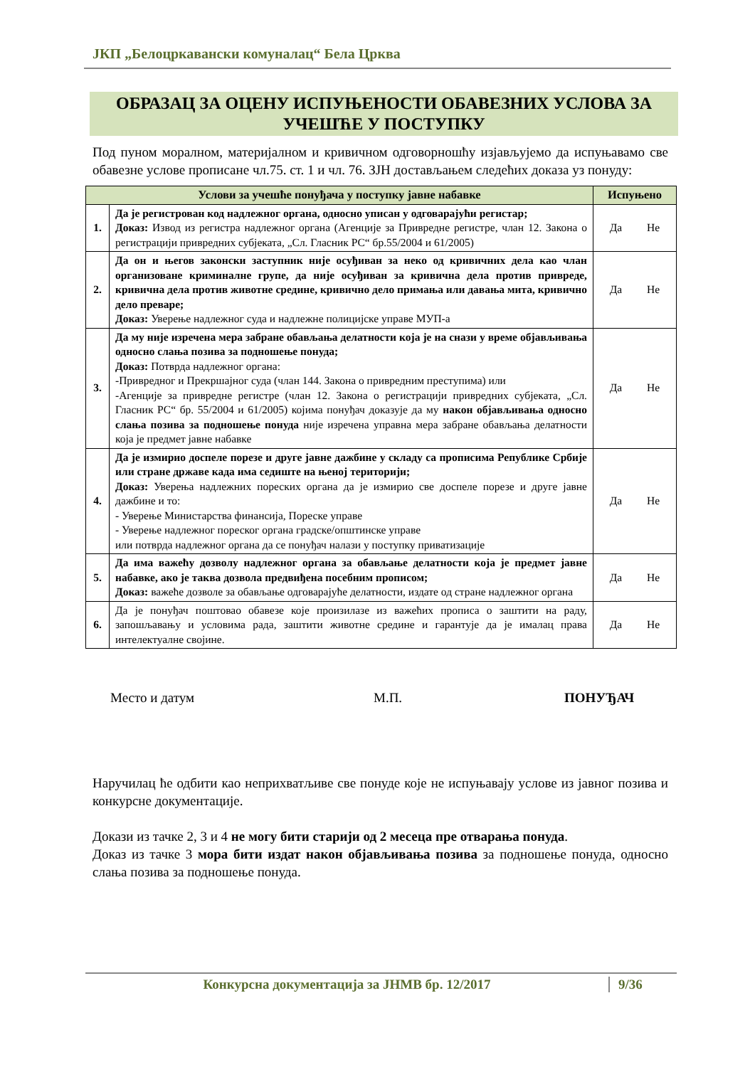ЈКП „Белоцркавански комуналац“ Бела Црква
ОБРАЗАЦ ЗА ОЦЕНУ ИСПУЊЕНОСТИ ОБАВЕЗНИХ УСЛОВА ЗА УЧЕШЋЕ У ПОСТУПКУ
Под пуном моралном, материјалном и кривичном одговорношћу изјављујемо да испуњавамо све обавезне услове прописане чл.75. ст. 1 и чл. 76. ЗЈН достављањем следећих доказа уз понуду:
| Услови за учешће понуђача у поступку јавне набавке | | Испуњено |
| --- | --- | --- |
| 1. | Да је регистрован код надлежног органа, односно уписан у одговарајући регистар; Доказ: Извод из регистра надлежног органа (Агенције за Привредне регистре, члан 12. Закона о регистрацији привредних субјеката, „Сл. Гласник РС“ бр.55/2004 и 61/2005) | Да Не |
| 2. | Да он и његов законски заступник није осуђиван за неко од кривичних дела као члан организоване криминалне групе, да није осуђиван за кривична дела против привреде, кривична дела против животне средине, кривично дело примања или давања мита, кривично дело преваре; Доказ: Уверење надлежног суда и надлежне полицијске управе МУП-а | Да Не |
| 3. | Да му није изречена мера забране обављања делатности која је на снази у време објављивања односно слања позива за подношење понуда; Доказ: Потврда надлежног органа: -Привредног и Прекршајног суда (члан 144. Закона о привредним преступима) или -Агенције за привредне регистре (члан 12. Закона о регистрацији привредних субјеката, „Сл. Гласник РС“ бр. 55/2004 и 61/2005) којима понуђач доказује да му након објављивања односно слања позива за подношење понуда није изречена управна мера забране обављања делатности која је предмет јавне набавке | Да Не |
| 4. | Да је измирио доспеле порезе и друге јавне дажбине у складу са прописима Републике Србије или стране државе када има седиште на њеној територији; Доказ: Уверења надлежних пореских органа да је измирио све доспеле порезе и друге јавне дажбине и то: - Уверење Министарства финансија, Пореске управе - Уверење надлежног пореског органа градске/општинске управе или потврда надлежног органа да се понуђач налази у поступку приватизације | Да Не |
| 5. | Да има важећу дозволу надлежног органа за обављање делатности која је предмет јавне набавке, ако је таква дозвола предвиђена посебним прописом; Доказ: важеће дозволе за обављање одговарајуће делатности, издате од стране надлежног органа | Да Не |
| 6. | Да је понуђач поштовао обавезе које произилазе из важећих прописа о заштити на раду, запошљавању и условима рада, заштити животне средине и гарантује да је ималац права интелектуалне својине. | Да Не |
Место и датум М.П. ПОНУЂАЧ
Наручилац ће одбити као неприхватљиве све понуде које не испуњавају услове из јавног позива и конкурсне документације.
Докази из тачке 2, 3 и 4 не могу бити старији од 2 месеца пре отварања понуда.
Доказ из тачке 3 мора бити издат након објављивања позива за подношење понуда, односно слања позива за подношење понуда.
Конкурсна документација за ЈНМВ бр. 12/2017 9/36